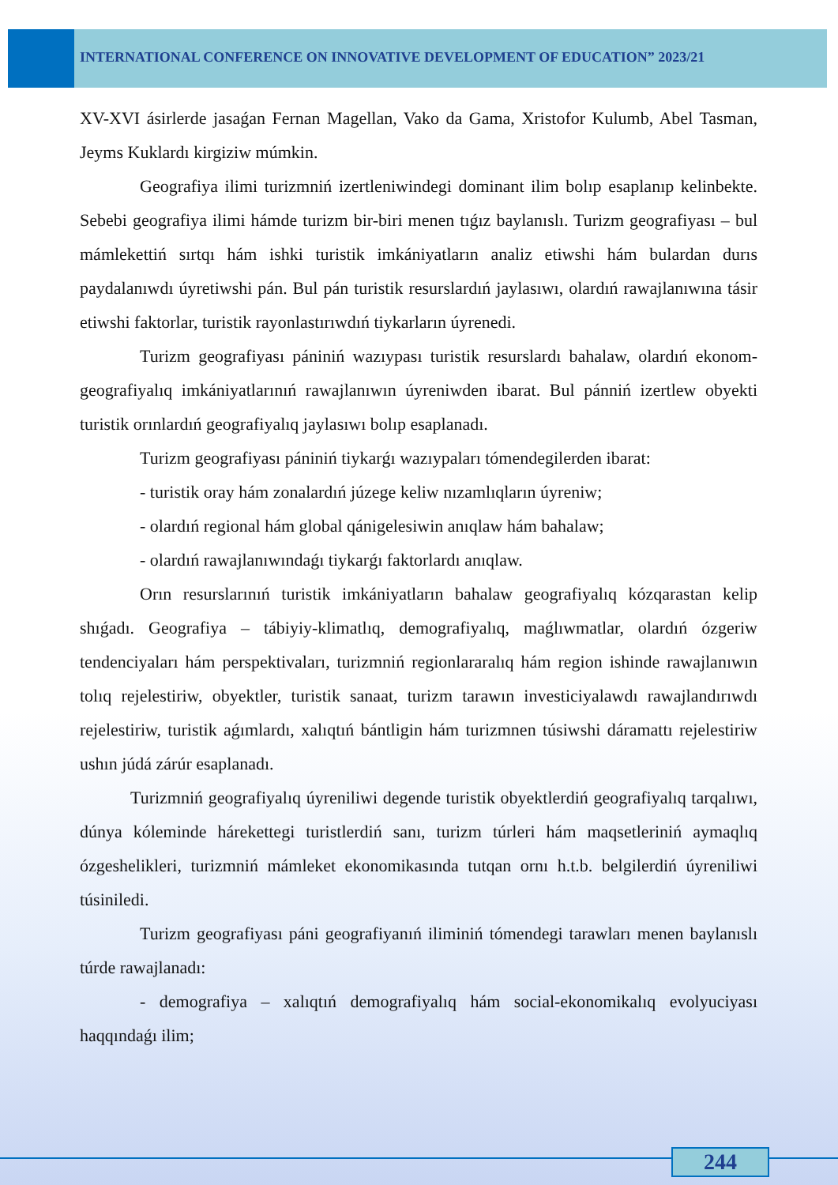INTERNATIONAL CONFERENCE ON INNOVATIVE DEVELOPMENT OF EDUCATION” 2023/21
XV-XVI ásirlerde jasaǵan Fernan Magellan, Vako da Gama, Xristofor Kulumb, Abel Tasman, Jeyms Kuklardı kirgiziw múmkin.
Geografiya ilimi turizmniń izertleniwindegi dominant ilim bolıp esaplanıp kelinbekte. Sebebi geografiya ilimi hámde turizm bir-biri menen tıǵız baylanıslı. Turizm geografiyası – bul mámlekettiń sırtqı hám ishki turistik imkániyatların analiz etiwshi hám bulardan durıs paydalanıwdı úyretiwshi pán. Bul pán turistik resurslardıń jaylasıwı, olardıń rawajlanıwına tásir etiwshi faktorlar, turistik rayonlastırıwdıń tiykarların úyrenedi.
Turizm geografiyası pániniń wazıypası turistik resurslardı bahalaw, olardıń ekonom-geografiyalıq imkániyatlarınıń rawajlanıwın úyreniwden ibarat. Bul pánniń izertlew obyekti turistik orınlardıń geografiyalıq jaylasıwı bolıp esaplanadı.
Turizm geografiyası pániniń tiykarǵı wazıypaları tómendegilerden ibarat:
- turistik oray hám zonalardıń júzege keliw nızamlıqların úyreniw;
- olardıń regional hám global qánigelesiwin anıqlaw hám bahalaw;
- olardıń rawajlanıwındaǵı tiykarǵı faktorlardı anıqlaw.
Orın resurslarınıń turistik imkániyatların bahalaw geografiyalıq kózqarastan kelip shıǵadı. Geografiya – tábiyiy-klimatlıq, demografiyalıq, maǵlıwmatlar, olardıń ózgeriw tendenciyaları hám perspektivaları, turizmniń regionlararalıq hám region ishinde rawajlanıwın tolıq rejelestiriw, obyektler, turistik sanaat, turizm tarawın investiciyalawdı rawajlandırıwdı rejelestiriw, turistik aǵımlardı, xalıqtıń bántligin hám turizmnen túsiwshi dáramattı rejelestiriw ushın júdá zárúr esaplanadı.
Turizmniń geografiyalıq úyreniliwi degende turistik obyektlerdiń geografiyalıq tarqalıwı, dúnya kóleminde hárekettegi turistlerdiń sanı, turizm túrleri hám maqsetleriniń aymaqlıq ózgeshelikleri, turizmniń mámleket ekonomikasında tutqan ornı h.t.b. belgilerdiń úyreniliwi túsiniledi.
Turizm geografiyası páni geografiyanıń iliminiń tómendegi tarawları menen baylanıslı túrde rawajlanadı:
- demografiya – xalıqtıń demografiyalıq hám social-ekonomikalıq evolyuciyası haqqındaǵı ilim;
244